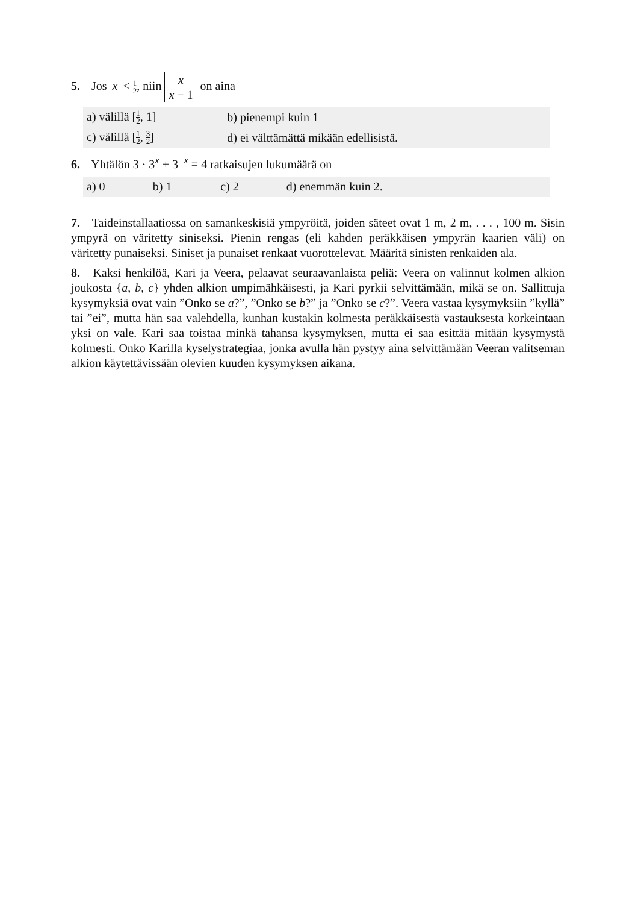5. Jos |x| < 1 2, niin x x − 1 on aina
| a) välillä [ 1 2 , 1] | b) pienempi kuin 1 |
| c) välillä [ 1 2 , 3 2 ] | d) ei välttämättä mikään edellisistä. |
6. Yhtälön 3 · 3<sup>x</sup> + 3<sup>−x</sup> = 4 ratkaisujen lukumäärä on
| a) 0 | b) 1 | c) 2 | d) enemmän kuin 2. |
7. Taideinstallaatiossa on samankeskisiä ympyröitä, joiden säteet ovat 1 m, 2 m, . . . , 100 m. Sisin ympyrä on väritetty siniseksi. Pienin rengas (eli kahden peräkkäisen ympyrän kaarien väli) on väritetty punaiseksi. Siniset ja punaiset renkaat vuorottelevat. Määritä sinisten renkaiden ala.
8. Kaksi henkilöä, Kari ja Veera, pelaavat seuraavanlaista peliä: Veera on valinnut kolmen alkion joukosta {a, b, c} yhden alkion umpimähkäisesti, ja Kari pyrkii selvittämään, mikä se on. Sallittuja kysymyksiä ovat vain ”Onko se a?”, ”Onko se b?” ja ”Onko se c?”. Veera vastaa kysymyksiin ”kyllä” tai ”ei”, mutta hän saa valehdella, kunhan kustakin kolmesta peräkkäisestä vastauksesta korkeintaan yksi on vale. Kari saa toistaa minkä tahansa kysymyksen, mutta ei saa esittää mitään kysymystä kolmesti. Onko Karilla kyselystrategiaa, jonka avulla hän pystyy aina selvittämään Veeran valitseman alkion käytettävissään olevien kuuden kysymyksen aikana.